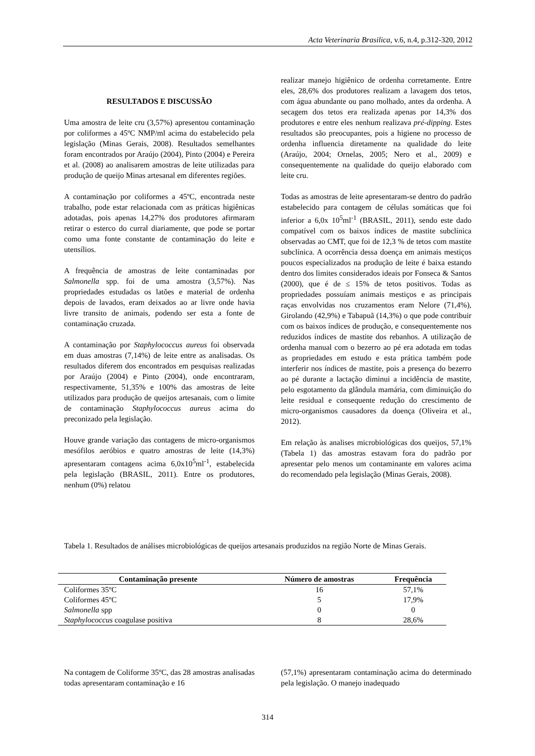Acta Veterinaria Brasilica, v.6, n.4, p.312-320, 2012
RESULTADOS E DISCUSSÃO
Uma amostra de leite cru (3,57%) apresentou contaminação por coliformes a 45ºC NMP/ml acima do estabelecido pela legislação (Minas Gerais, 2008). Resultados semelhantes foram encontrados por Araújo (2004), Pinto (2004) e Pereira et al. (2008) ao analisarem amostras de leite utilizadas para produção de queijo Minas artesanal em diferentes regiões.
A contaminação por coliformes a 45ºC, encontrada neste trabalho, pode estar relacionada com as práticas higiênicas adotadas, pois apenas 14,27% dos produtores afirmaram retirar o esterco do curral diariamente, que pode se portar como uma fonte constante de contaminação do leite e utensílios.
A frequência de amostras de leite contaminadas por Salmonella spp. foi de uma amostra (3,57%). Nas propriedades estudadas os latões e material de ordenha depois de lavados, eram deixados ao ar livre onde havia livre transito de animais, podendo ser esta a fonte de contaminação cruzada.
A contaminação por Staphylococcus aureus foi observada em duas amostras (7,14%) de leite entre as analisadas. Os resultados diferem dos encontrados em pesquisas realizadas por Araújo (2004) e Pinto (2004), onde encontraram, respectivamente, 51,35% e 100% das amostras de leite utilizados para produção de queijos artesanais, com o limite de contaminação Staphylococcus aureus acima do preconizado pela legislação.
Houve grande variação das contagens de micro-organismos mesófilos aeróbios e quatro amostras de leite (14,3%) apresentaram contagens acima 6,0x10<sup>5</sup>ml<sup>-1</sup>, estabelecida pela legislação (BRASIL, 2011). Entre os produtores, nenhum (0%) relatou
realizar manejo higiênico de ordenha corretamente. Entre eles, 28,6% dos produtores realizam a lavagem dos tetos, com água abundante ou pano molhado, antes da ordenha. A secagem dos tetos era realizada apenas por 14,3% dos produtores e entre eles nenhum realizava pré-dipping. Estes resultados são preocupantes, pois a higiene no processo de ordenha influencia diretamente na qualidade do leite (Araújo, 2004; Ornelas, 2005; Nero et al., 2009) e consequentemente na qualidade do queijo elaborado com leite cru.
Todas as amostras de leite apresentaram-se dentro do padrão estabelecido para contagem de células somáticas que foi inferior a 6,0x 10<sup>5</sup>ml<sup>-1</sup> (BRASIL, 2011), sendo este dado compatível com os baixos índices de mastite subclínica observadas ao CMT, que foi de 12,3 % de tetos com mastite subclínica. A ocorrência dessa doença em animais mestiços poucos especializados na produção de leite é baixa estando dentro dos limites considerados ideais por Fonseca & Santos (2000), que é de ≤ 15% de tetos positivos. Todas as propriedades possuíam animais mestiços e as principais raças envolvidas nos cruzamentos eram Nelore (71,4%), Girolando (42,9%) e Tabapuã (14,3%) o que pode contribuir com os baixos índices de produção, e consequentemente nos reduzidos índices de mastite dos rebanhos. A utilização de ordenha manual com o bezerro ao pé era adotada em todas as propriedades em estudo e esta prática também pode interferir nos índices de mastite, pois a presença do bezerro ao pé durante a lactação diminui a incidência de mastite, pelo esgotamento da glândula mamária, com diminuição do leite residual e consequente redução do crescimento de micro-organismos causadores da doença (Oliveira et al., 2012).
Em relação às analises microbiológicas dos queijos, 57,1% (Tabela 1) das amostras estavam fora do padrão por apresentar pelo menos um contaminante em valores acima do recomendado pela legislação (Minas Gerais, 2008).
Tabela 1. Resultados de análises microbiológicas de queijos artesanais produzidos na região Norte de Minas Gerais.
| Contaminação presente | Número de amostras | Frequência |
| --- | --- | --- |
| Coliformes 35ºC | 16 | 57,1% |
| Coliformes 45ºC | 5 | 17,9% |
| Salmonella spp | 0 | 0 |
| Staphylococcus coagulase positiva | 8 | 28,6% |
Na contagem de Coliforme 35ºC, das 28 amostras analisadas todas apresentaram contaminação e 16
(57,1%) apresentaram contaminação acima do determinado pela legislação. O manejo inadequado
314